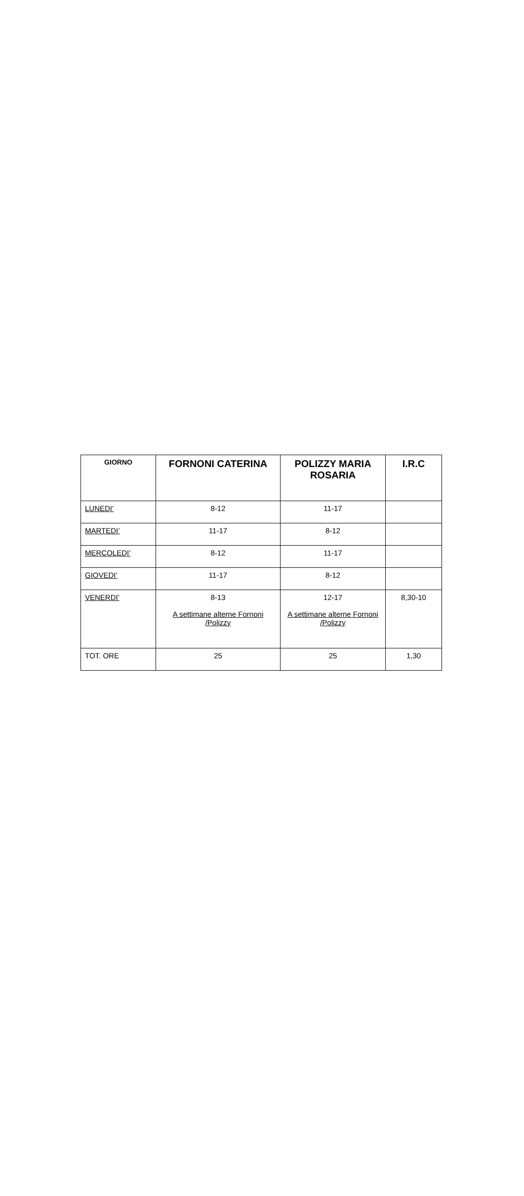| GIORNO | FORNONI CATERINA | POLIZZY MARIA ROSARIA | I.R.C |
| --- | --- | --- | --- |
| LUNEDI’ | 8-12 | 11-17 | |
| MARTEDI’ | 11-17 | 8-12 | |
| MERCOLEDI’ | 8-12 | 11-17 | |
| GIOVEDI’ | 11-17 | 8-12 | |
| VENERDI’ | 8-13 A settimane alterne Fornoni /Polizzy | 12-17 A settimane alterne Fornoni /Polizzy | 8,30-10 |
| TOT. ORE | 25 | 25 | 1,30 |